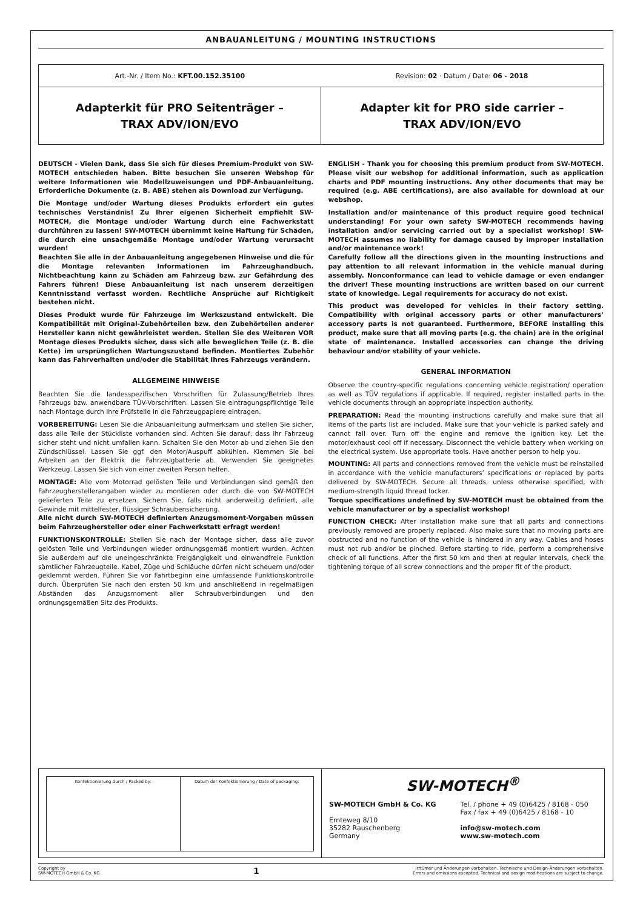ANBAUANLEITUNG / MOUNTING INSTRUCTIONS
Art.-Nr. / Item No.: KFT.00.152.35100
Revision: 02 · Datum / Date: 06 - 2018
Adapterkit für PRO Seitenträger –
TRAX ADV/ION/EVO
Adapter kit for PRO side carrier –
TRAX ADV/ION/EVO
DEUTSCH - Vielen Dank, dass Sie sich für dieses Premium-Produkt von SW-MOTECH entschieden haben. Bitte besuchen Sie unseren Webshop für weitere Informationen wie Modellzuweisungen und PDF-Anbauanleitung. Erforderliche Dokumente (z. B. ABE) stehen als Download zur Verfügung.
Die Montage und/oder Wartung dieses Produkts erfordert ein gutes technisches Verständnis! Zu Ihrer eigenen Sicherheit empfiehlt SW-MOTECH, die Montage und/oder Wartung durch eine Fachwerkstatt durchführen zu lassen! SW-MOTECH übernimmt keine Haftung für Schäden, die durch eine unsachgemäße Montage und/oder Wartung verursacht wurden!
Beachten Sie alle in der Anbauanleitung angegebenen Hinweise und die für die Montage relevanten Informationen im Fahrzeughandbuch. Nichtbeachtung kann zu Schäden am Fahrzeug bzw. zur Gefährdung des Fahrers führen! Diese Anbauanleitung ist nach unserem derzeitigen Kenntnisstand verfasst worden. Rechtliche Ansprüche auf Richtigkeit bestehen nicht.
Dieses Produkt wurde für Fahrzeuge im Werkszustand entwickelt. Die Kompatibilität mit Original-Zubehörteilen bzw. den Zubehörteilen anderer Hersteller kann nicht gewährleistet werden. Stellen Sie des Weiteren VOR Montage dieses Produkts sicher, dass sich alle beweglichen Teile (z. B. die Kette) im ursprünglichen Wartungszustand befinden. Montiertes Zubehör kann das Fahrverhalten und/oder die Stabilität Ihres Fahrzeugs verändern.
ALLGEMEINE HINWEISE
Beachten Sie die landesspezifischen Vorschriften für Zulassung/Betrieb Ihres Fahrzeugs bzw. anwendbare TÜV-Vorschriften. Lassen Sie eintragungspflichtige Teile nach Montage durch Ihre Prüfstelle in die Fahrzeugpapiere eintragen.
VORBEREITUNG: Lesen Sie die Anbauanleitung aufmerksam und stellen Sie sicher, dass alle Teile der Stückliste vorhanden sind. Achten Sie darauf, dass Ihr Fahrzeug sicher steht und nicht umfallen kann. Schalten Sie den Motor ab und ziehen Sie den Zündschlüssel. Lassen Sie ggf. den Motor/Auspuff abkühlen. Klemmen Sie bei Arbeiten an der Elektrik die Fahrzeugbatterie ab. Verwenden Sie geeignetes Werkzeug. Lassen Sie sich von einer zweiten Person helfen.
MONTAGE: Alle vom Motorrad gelösten Teile und Verbindungen sind gemäß den Fahrzeugherstellerangaben wieder zu montieren oder durch die von SW-MOTECH gelieferten Teile zu ersetzen. Sichern Sie, falls nicht anderweitig definiert, alle Gewinde mit mittelfester, flüssiger Schraubensicherung.
Alle nicht durch SW-MOTECH definierten Anzugsmoment-Vorgaben müssen beim Fahrzeughersteller oder einer Fachwerkstatt erfragt werden!
FUNKTIONSKONTROLLE: Stellen Sie nach der Montage sicher, dass alle zuvor gelösten Teile und Verbindungen wieder ordnungsgemäß montiert wurden. Achten Sie außerdem auf die uneingeschränkte Freigängigkeit und einwandfreie Funktion sämtlicher Fahrzeugteile. Kabel, Züge und Schläuche dürfen nicht scheuern und/oder geklemmt werden. Führen Sie vor Fahrtbeginn eine umfassende Funktionskontrolle durch. Überprüfen Sie nach den ersten 50 km und anschließend in regelmäßigen Abständen das Anzugsmoment aller Schraubverbindungen und den ordnungsgemäßen Sitz des Produkts.
ENGLISH - Thank you for choosing this premium product from SW-MOTECH. Please visit our webshop for additional information, such as application charts and PDF mounting instructions. Any other documents that may be required (e.g. ABE certifications), are also available for download at our webshop.
Installation and/or maintenance of this product require good technical understanding! For your own safety SW-MOTECH recommends having installation and/or servicing carried out by a specialist workshop! SW-MOTECH assumes no liability for damage caused by improper installation and/or maintenance work!
Carefully follow all the directions given in the mounting instructions and pay attention to all relevant information in the vehicle manual during assembly. Nonconformance can lead to vehicle damage or even endanger the driver! These mounting instructions are written based on our current state of knowledge. Legal requirements for accuracy do not exist.
This product was developed for vehicles in their factory setting. Compatibility with original accessory parts or other manufacturers’ accessory parts is not guaranteed. Furthermore, BEFORE installing this product, make sure that all moving parts (e.g. the chain) are in the original state of maintenance. Installed accessories can change the driving behaviour and/or stability of your vehicle.
GENERAL INFORMATION
Observe the country-specific regulations concerning vehicle registration/ operation as well as TÜV regulations if applicable. If required, register installed parts in the vehicle documents through an appropriate inspection authority.
PREPARATION: Read the mounting instructions carefully and make sure that all items of the parts list are included. Make sure that your vehicle is parked safely and cannot fall over. Turn off the engine and remove the ignition key. Let the motor/exhaust cool off if necessary. Disconnect the vehicle battery when working on the electrical system. Use appropriate tools. Have another person to help you.
MOUNTING: All parts and connections removed from the vehicle must be reinstalled in accordance with the vehicle manufacturers’ specifications or replaced by parts delivered by SW-MOTECH. Secure all threads, unless otherwise specified, with medium-strength liquid thread locker.
Torque specifications undefined by SW-MOTECH must be obtained from the vehicle manufacturer or by a specialist workshop!
FUNCTION CHECK: After installation make sure that all parts and connections previously removed are properly replaced. Also make sure that no moving parts are obstructed and no function of the vehicle is hindered in any way. Cables and hoses must not rub and/or be pinched. Before starting to ride, perform a comprehensive check of all functions. After the first 50 km and then at regular intervals, check the tightening torque of all screw connections and the proper fit of the product.
Konfektionierung durch / Packed by:
Datum der Konfektionierung / Date of packaging:
SW-MOTECH<sup>®</sup>
SW-MOTECH GmbH & Co. KG
Ernteweg 8/10
35282 Rauschenberg
Germany
Tel. / phone + 49 (0)6425 / 8168 - 050
Fax / fax + 49 (0)6425 / 8168 - 10
info@sw-motech.com
www.sw-motech.com
Copyright by
SW-MOTECH GmbH & Co. KG
1
Irrtümer und Änderungen vorbehalten. Technische und Design-Änderungen vorbehalten.
Errors and omissions excepted. Technical and design modifications are subject to change.